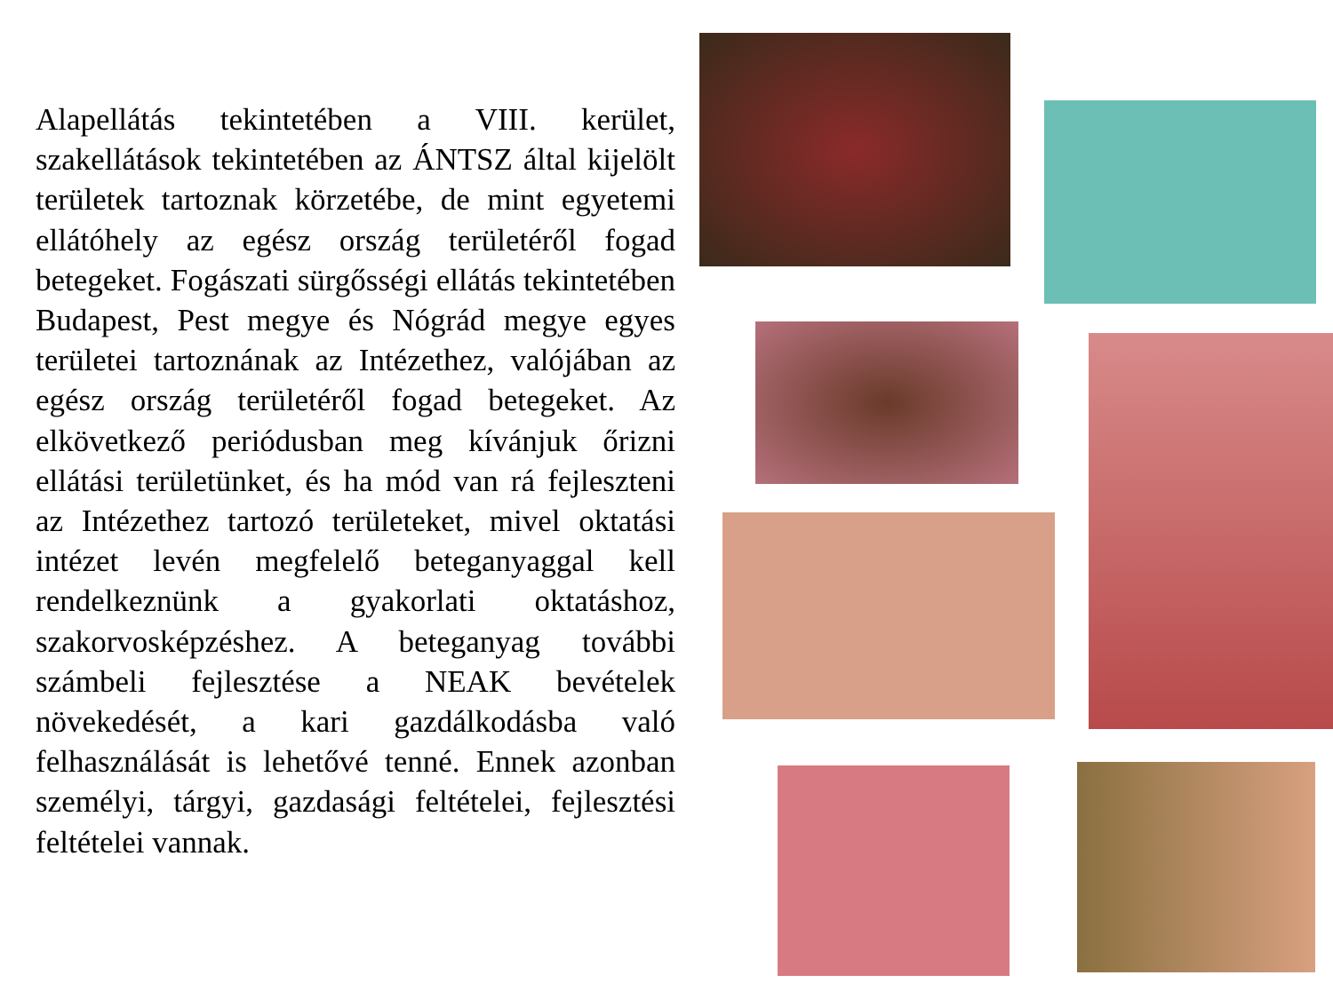Alapellátás tekintetében a VIII. kerület, szakellátások tekintetében az ÁNTSZ által kijelölt területek tartoznak körzetébe, de mint egyetemi ellátóhely az egész ország területéről fogad betegeket. Fogászati sürgősségi ellátás tekintetében Budapest, Pest megye és Nógrád megye egyes területei tartoznának az Intézethez, valójában az egész ország területéről fogad betegeket. Az elkövetkező periódusban meg kívánjuk őrizni ellátási területünket, és ha mód van rá fejleszteni az Intézethez tartozó területeket, mivel oktatási intézet levén megfelelő beteganyaggal kell rendelkeznünk a gyakorlati oktatáshoz, szakorvosképzéshez. A beteganyag további számbeli fejlesztése a NEAK bevételek növekedését, a kari gazdálkodásba való felhasználását is lehetővé tenné. Ennek azonban személyi, tárgyi, gazdasági feltételei, fejlesztési feltételei vannak.